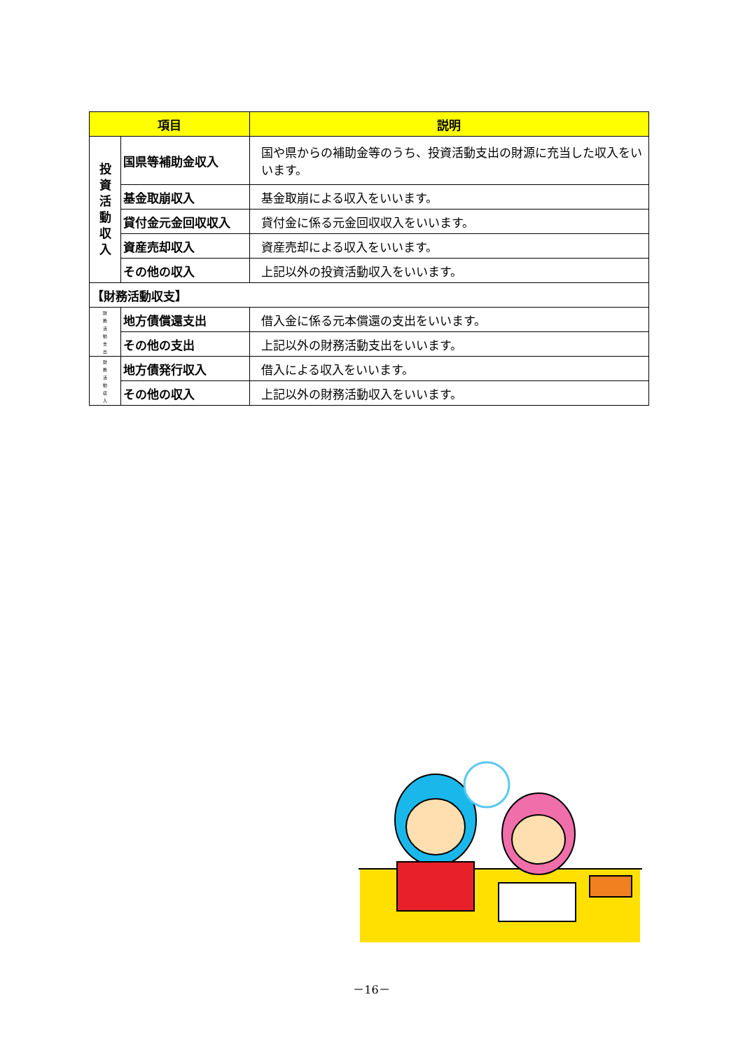| 項目 | | 説明 |
| --- | --- | --- |
| 投 資 活 動 収 入 | 国県等補助金収入 | 国や県からの補助金等のうち、投資活動支出の財源に充当した収入をいいます。 |
| | 基金取崩収入 | 基金取崩による収入をいいます。 |
| | 貸付金元金回収収入 | 貸付金に係る元金回収収入をいいます。 |
| | 資産売却収入 | 資産売却による収入をいいます。 |
| | その他の収入 | 上記以外の投資活動収入をいいます。 |
| 【財務活動収支】 | | |
| 財 務 活 動 支 出 | 地方債償還支出 | 借入金に係る元本償還の支出をいいます。 |
| | その他の支出 | 上記以外の財務活動支出をいいます。 |
| 財 務 活 動 収 入 | 地方債発行収入 | 借入による収入をいいます。 |
| | その他の収入 | 上記以外の財務活動収入をいいます。 |
－16－